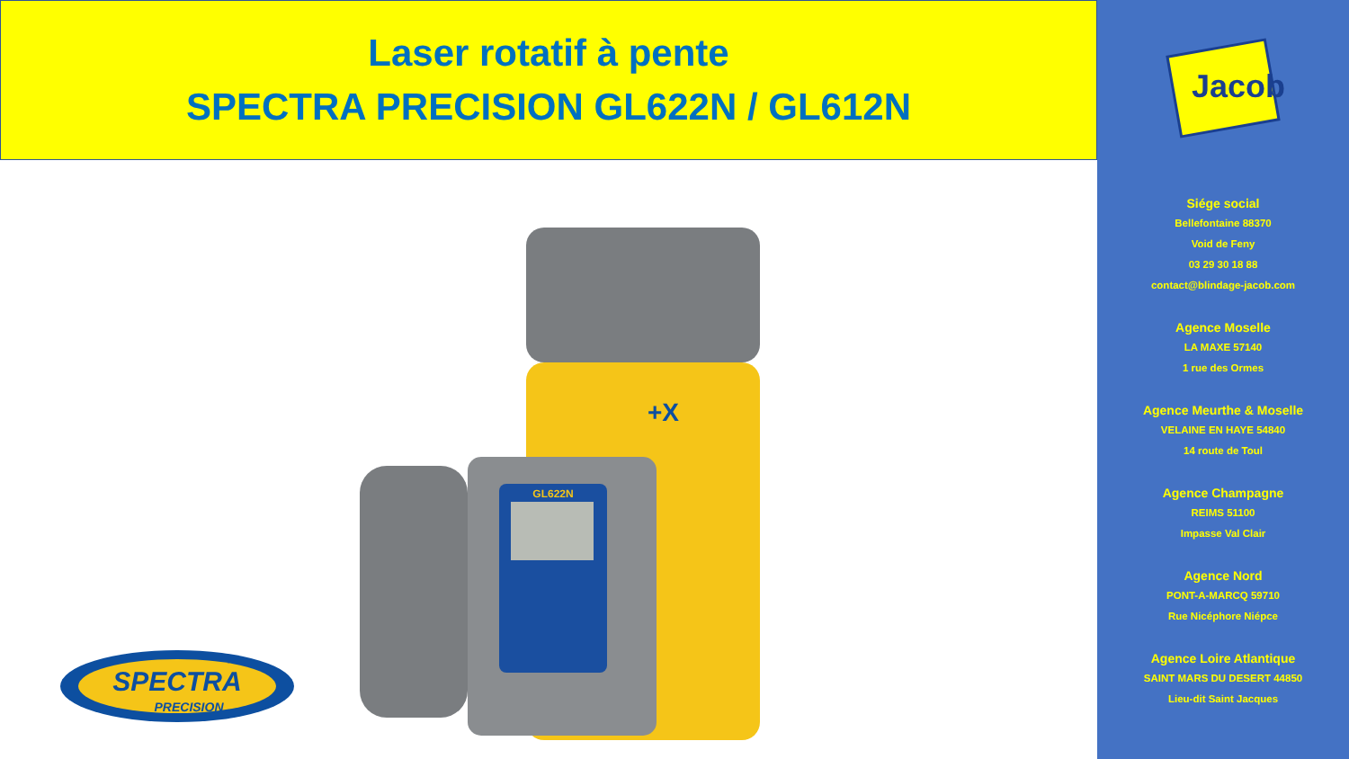Laser rotatif à pente
SPECTRA PRECISION GL622N / GL612N
SPECTRA
PRECISION
GL622N
+X
Jacob
Siége social
Bellefontaine 88370
Void de Feny
03 29 30 18 88
contact@blindage-jacob.com
Agence Moselle
LA MAXE 57140
1 rue des Ormes
Agence Meurthe & Moselle
VELAINE EN HAYE 54840
14 route de Toul
Agence Champagne
REIMS 51100
Impasse Val Clair
Agence Nord
PONT-A-MARCQ 59710
Rue Nicéphore Niépce
Agence Loire Atlantique
SAINT MARS DU DESERT 44850
Lieu-dit Saint Jacques